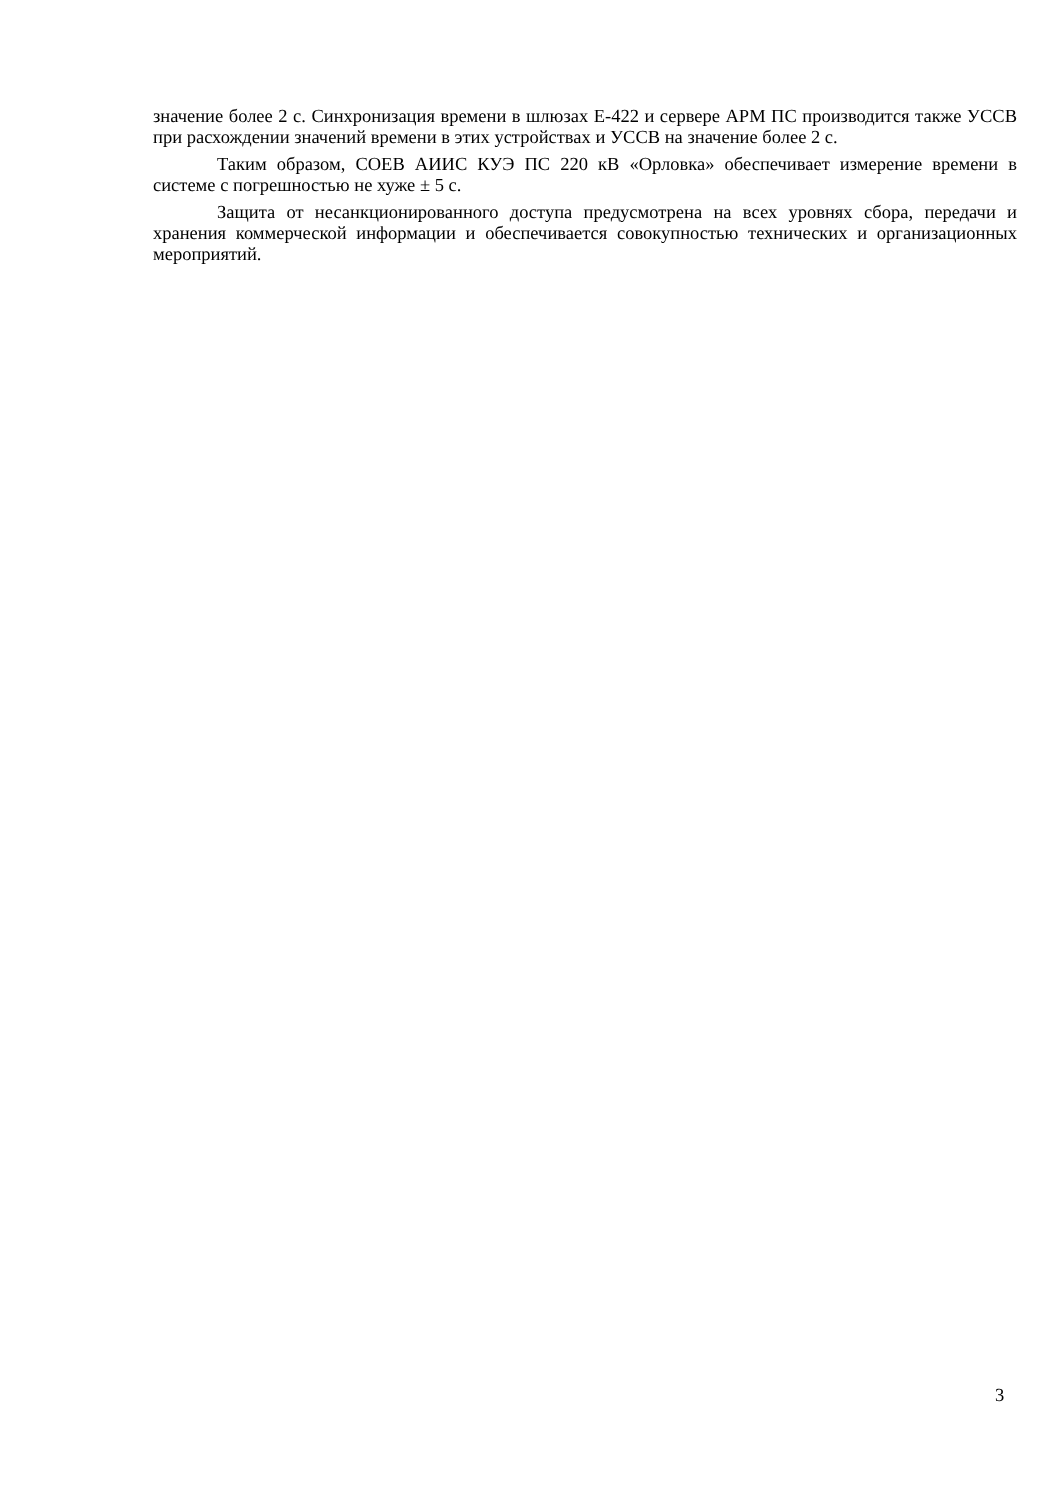значение более 2 с. Синхронизация времени в шлюзах Е-422 и сервере АРМ ПС производится также УССВ при расхождении значений времени в этих устройствах и УССВ на значение более 2 с.
Таким образом, СОЕВ АИИС КУЭ ПС 220 кВ «Орловка» обеспечивает измерение времени в системе с погрешностью не хуже ± 5 с.
Защита от несанкционированного доступа предусмотрена на всех уровнях сбора, передачи и хранения коммерческой информации и обеспечивается совокупностью технических и организационных мероприятий.
3